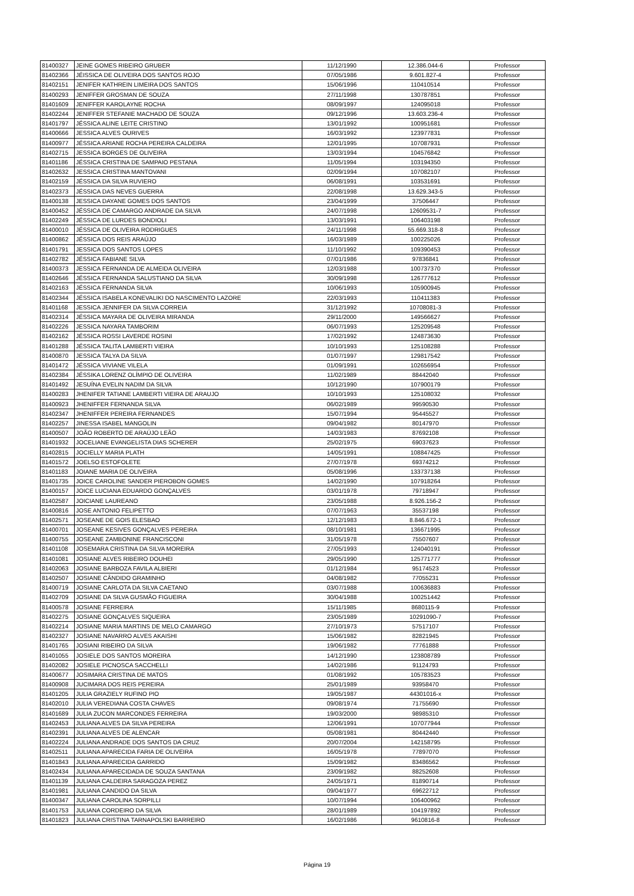| 81400327 | JEINE GOMES RIBEIRO GRUBER | 11/12/1990 | 12.386.044-6 | Professor |
| 81402366 | JÉISSICA DE OLIVEIRA DOS SANTOS ROJO | 07/05/1986 | 9.601.827-4 | Professor |
| 81402151 | JENIFER KATHREIN LIMEIRA DOS SANTOS | 15/06/1996 | 110410514 | Professor |
| 81400293 | JENIFFER GROSMAN DE SOUZA | 27/11/1998 | 130787851 | Professor |
| 81401609 | JENIFFER KAROLAYNE ROCHA | 08/09/1997 | 124095018 | Professor |
| 81402244 | JENIFFER STEFANIE MACHADO DE SOUZA | 09/12/1996 | 13.603.236-4 | Professor |
| 81401797 | JÉSSICA ALINE LEITE CRISTINO | 13/01/1992 | 100951681 | Professor |
| 81400666 | JESSICA ALVES OURIVES | 16/03/1992 | 123977831 | Professor |
| 81400977 | JÉSSICA ARIANE ROCHA PEREIRA CALDEIRA | 12/01/1995 | 107087931 | Professor |
| 81402715 | JESSICA BORGES DE OLIVEIRA | 13/03/1994 | 104576842 | Professor |
| 81401186 | JÉSSICA CRISTINA DE SAMPAIO PESTANA | 11/05/1994 | 103194350 | Professor |
| 81402632 | JESSICA CRISTINA MANTOVANI | 02/09/1994 | 107082107 | Professor |
| 81402159 | JÉSSICA DA SILVA RUVIERO | 06/08/1991 | 103531691 | Professor |
| 81402373 | JÉSSICA DAS NEVES GUERRA | 22/08/1998 | 13.629.343-5 | Professor |
| 81400138 | JESSICA DAYANE GOMES DOS SANTOS | 23/04/1999 | 37506447 | Professor |
| 81400452 | JÉSSICA DE CAMARGO ANDRADE DA SILVA | 24/07/1998 | 12609531-7 | Professor |
| 81402249 | JÉSSICA DE LURDES BONDIOLI | 13/03/1991 | 106403198 | Professor |
| 81400010 | JÉSSICA DE OLIVEIRA RODRIGUES | 24/11/1998 | 55.669.318-8 | Professor |
| 81400862 | JÉSSICA DOS REIS ARAÚJO | 16/03/1989 | 100225026 | Professor |
| 81401791 | JESSICA DOS SANTOS LOPES | 11/10/1992 | 109390453 | Professor |
| 81402782 | JÉSSICA FABIANE SILVA | 07/01/1986 | 97836841 | Professor |
| 81400373 | JESSICA FERNANDA DE ALMEIDA OLIVEIRA | 12/03/1988 | 100737370 | Professor |
| 81402646 | JÉSSICA FERNANDA SALUSTIANO DA SILVA | 30/09/1998 | 126777612 | Professor |
| 81402163 | JÉSSICA FERNANDA SILVA | 10/06/1993 | 105900945 | Professor |
| 81402344 | JÉSSICA ISABELA KONEVALIKI DO NASCIMENTO LAZORE | 22/03/1993 | 110411383 | Professor |
| 81401168 | JESSICA JENNIFER DA SILVA CORREIA | 31/12/1992 | 10708081-3 | Professor |
| 81402314 | JÉSSICA MAYARA DE OLIVEIRA MIRANDA | 29/11/2000 | 149566627 | Professor |
| 81402226 | JESSICA NAYARA TAMBORIM | 06/07/1993 | 125209548 | Professor |
| 81402162 | JÉSSICA ROSSI LAVERDE ROSINI | 17/02/1992 | 124873630 | Professor |
| 81401288 | JÉSSICA TALITA LAMBERTI VIEIRA | 10/10/1993 | 125108288 | Professor |
| 81400870 | JESSICA TALYA DA SILVA | 01/07/1997 | 129817542 | Professor |
| 81401472 | JÉSSICA VIVIANE VILELA | 01/09/1991 | 102656954 | Professor |
| 81402384 | JÉSSIKA LORENZ OLÍMPIO DE OLIVEIRA | 11/02/1989 | 88442040 | Professor |
| 81401492 | JESUÍNA EVELIN NADIM DA SILVA | 10/12/1990 | 107900179 | Professor |
| 81400283 | JHENIFER TATIANE LAMBERTI VIEIRA DE ARAUJO | 10/10/1993 | 125108032 | Professor |
| 81400923 | JHENIFFER FERNANDA SILVA | 06/02/1989 | 99590530 | Professor |
| 81402347 | JHENIFFER PEREIRA FERNANDES | 15/07/1994 | 95445527 | Professor |
| 81402257 | JINESSA ISABEL MANGOLIN | 09/04/1982 | 80147970 | Professor |
| 81400507 | JOÃO ROBERTO DE ARAÚJO LEÃO | 14/03/1983 | 87692108 | Professor |
| 81401932 | JOCELIANE EVANGELISTA DIAS SCHERER | 25/02/1975 | 69037623 | Professor |
| 81402815 | JOCIELLY MARIA PLATH | 14/05/1991 | 108847425 | Professor |
| 81401572 | JOELSO ESTOFOLETE | 27/07/1978 | 69374212 | Professor |
| 81401183 | JOIANE MARIA DE OLIVEIRA | 05/08/1996 | 133737138 | Professor |
| 81401735 | JOICE CAROLINE SANDER PIEROBON GOMES | 14/02/1990 | 107918264 | Professor |
| 81400157 | JOICE LUCIANA EDUARDO GONÇALVES | 03/01/1978 | 79718947 | Professor |
| 81402587 | JOICIANE LAUREANO | 23/05/1988 | 8.926.156-2 | Professor |
| 81400816 | JOSE ANTONIO FELIPETTO | 07/07/1963 | 35537198 | Professor |
| 81402571 | JOSEANE DE GOIS ELESBAO | 12/12/1983 | 8.846.672-1 | Professor |
| 81400701 | JOSEANE KESIVES GONÇALVES PEREIRA | 08/10/1981 | 136671995 | Professor |
| 81400755 | JOSEANE ZAMBONINE FRANCISCONI | 31/05/1978 | 75507607 | Professor |
| 81401108 | JOSEMARA CRISTINA DA SILVA MOREIRA | 27/05/1993 | 124040191 | Professor |
| 81401081 | JOSIANE ALVES RIBEIRO DOUHEI | 29/05/1990 | 125771777 | Professor |
| 81402063 | JOSIANE BARBOZA FAVILA ALBIERI | 01/12/1984 | 95174523 | Professor |
| 81402507 | JOSIANE CÂNDIDO GRAMINHO | 04/08/1982 | 77055231 | Professor |
| 81400719 | JOSIANE CARLOTA DA SILVA CAETANO | 03/07/1988 | 100636883 | Professor |
| 81402709 | JOSIANE DA SILVA GUSMÃO FIGUEIRA | 30/04/1988 | 100251442 | Professor |
| 81400578 | JOSIANE FERREIRA | 15/11/1985 | 8680115-9 | Professor |
| 81402275 | JOSIANE GONÇALVES SIQUEIRA | 23/05/1989 | 10291090-7 | Professor |
| 81402214 | JOSIANE MARIA MARTINS DE MELO CAMARGO | 27/10/1973 | 57517107 | Professor |
| 81402327 | JOSIANE NAVARRO ALVES AKAISHI | 15/06/1982 | 82821945 | Professor |
| 81401765 | JOSIANI RIBEIRO DA SILVA | 19/06/1982 | 77761888 | Professor |
| 81401055 | JOSIELE DOS SANTOS MOREIRA | 14/12/1990 | 123808789 | Professor |
| 81402082 | JOSIELE PICNOSCA SACCHELLI | 14/02/1986 | 91124793 | Professor |
| 81400677 | JOSIMARA CRISTINA DE MATOS | 01/08/1992 | 105783523 | Professor |
| 81400908 | JUCIMARA DOS REIS PEREIRA | 25/01/1989 | 93958470 | Professor |
| 81401205 | JULIA GRAZIELY RUFINO PIO | 19/05/1987 | 44301016-x | Professor |
| 81402010 | JULIA VEREDIANA COSTA CHAVES | 09/08/1974 | 71755690 | Professor |
| 81401689 | JULIA ZUCON MARCONDES FERREIRA | 19/03/2000 | 98985310 | Professor |
| 81402453 | JULIANA ALVES DA SILVA PEREIRA | 12/06/1991 | 107077944 | Professor |
| 81402391 | JULIANA ALVES DE ALENCAR | 05/08/1981 | 80442440 | Professor |
| 81402224 | JULIANA ANDRADE DOS SANTOS DA CRUZ | 20/07/2004 | 142158795 | Professor |
| 81402511 | JULIANA APARECIDA FARIA DE OLIVEIRA | 16/05/1978 | 77897070 | Professor |
| 81401843 | JULIANA APARECIDA GARRIDO | 15/09/1982 | 83486562 | Professor |
| 81402434 | JULIANA APARECIDADA DE SOUZA SANTANA | 23/09/1982 | 88252608 | Professor |
| 81401139 | JULIANA CALDEIRA SARAGOZA PEREZ | 24/05/1971 | 81890714 | Professor |
| 81401981 | JULIANA CANDIDO DA SILVA | 09/04/1977 | 69622712 | Professor |
| 81400347 | JULIANA CAROLINA SORPILLI | 10/07/1994 | 106400962 | Professor |
| 81401753 | JULIANA CORDEIRO DA SILVA | 28/01/1989 | 104197892 | Professor |
| 81401823 | JULIANA CRISTINA TARNAPOLSKI BARREIRO | 16/02/1986 | 9610816-8 | Professor |
Página 19